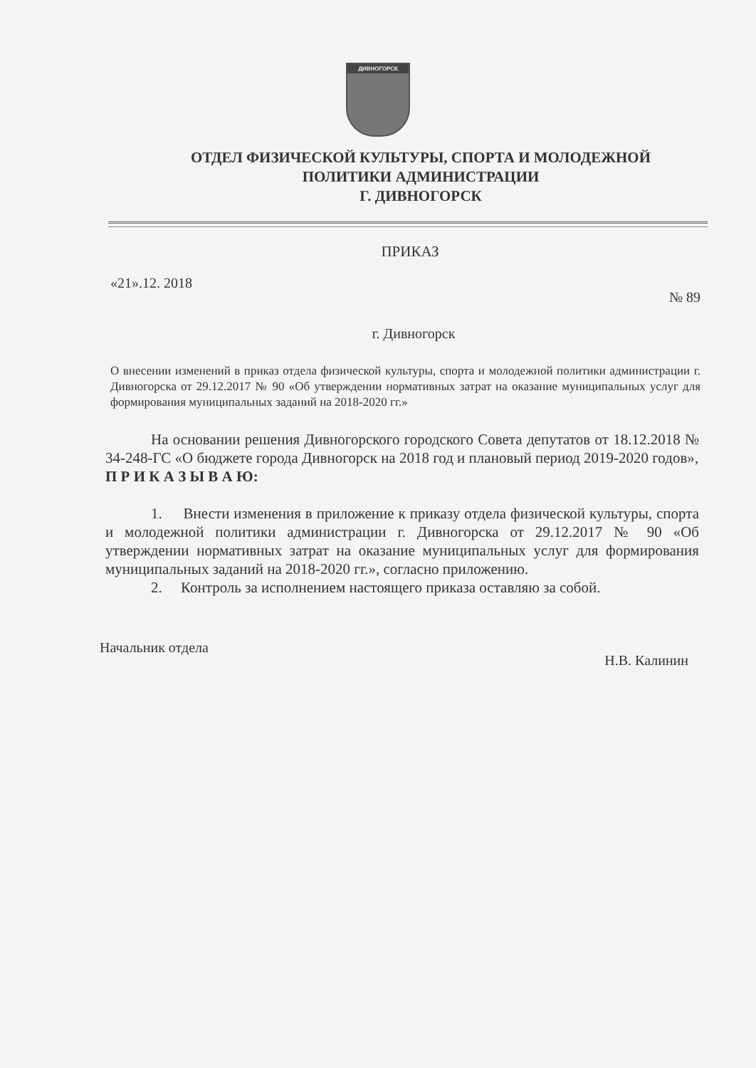ДИВНОГОРСК
ОТДЕЛ ФИЗИЧЕСКОЙ КУЛЬТУРЫ, СПОРТА И МОЛОДЕЖНОЙ
ПОЛИТИКИ АДМИНИСТРАЦИИ
Г. ДИВНОГОРСК
ПРИКАЗ
«21».12. 2018 № 89
г. Дивногорск
О внесении изменений в приказ отдела физической культуры, спорта и молодежной политики администрации г. Дивногорска от 29.12.2017 № 90 «Об утверждении нормативных затрат на оказание муниципальных услуг для формирования муниципальных заданий на 2018-2020 гг.»
На основании решения Дивногорского городского Совета депутатов от 18.12.2018 № 34-248-ГС «О бюджете города Дивногорск на 2018 год и плановый период 2019-2020 годов»,
П Р И К А З Ы В А Ю:
1. Внести изменения в приложение к приказу отдела физической культуры, спорта и молодежной политики администрации г. Дивногорска от 29.12.2017 № 90 «Об утверждении нормативных затрат на оказание муниципальных услуг для формирования муниципальных заданий на 2018-2020 гг.», согласно приложению.
2. Контроль за исполнением настоящего приказа оставляю за собой.
Начальник отдела Н.В. Калинин